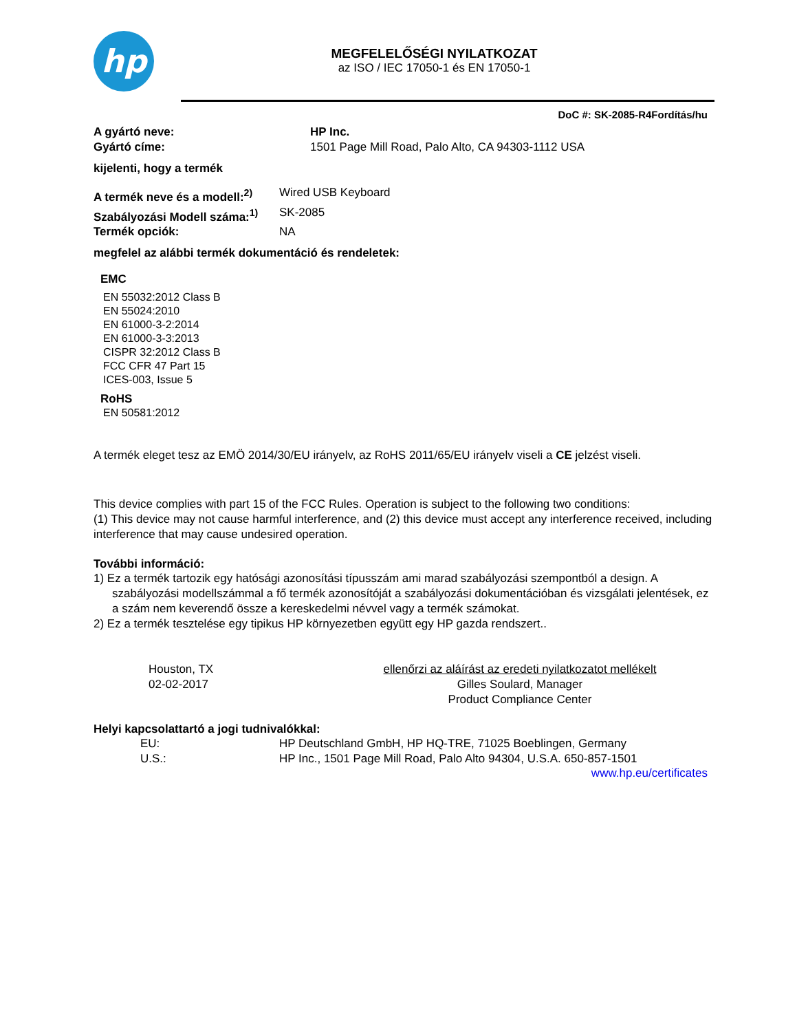hp
MEGFELELŐSÉGI NYILATKOZAT
az ISO / IEC 17050-1 és EN 17050-1
DoC #: SK-2085-R4Fordítás/hu
A gyártó neve: HP Inc.
Gyártó címe: 1501 Page Mill Road, Palo Alto, CA 94303-1112 USA
kijelenti, hogy a termék
A termék neve és a modell:<sup>2)</sup>
Wired USB Keyboard
Szabályozási Modell száma:<sup>1)</sup>
SK-2085
Termék opciók: NA
megfelel az alábbi termék dokumentáció és rendeletek:
EMC
EN 55032:2012 Class B
EN 55024:2010
EN 61000-3-2:2014
EN 61000-3-3:2013
CISPR 32:2012 Class B
FCC CFR 47 Part 15
ICES-003, Issue 5
RoHS
EN 50581:2012
A termék eleget tesz az EMÖ 2014/30/EU irányelv, az RoHS 2011/65/EU irányelv viseli a CE jelzést viseli.
This device complies with part 15 of the FCC Rules. Operation is subject to the following two conditions:
(1) This device may not cause harmful interference, and (2) this device must accept any interference received, including interference that may cause undesired operation.
További információ:
1) Ez a termék tartozik egy hatósági azonosítási típusszám ami marad szabályozási szempontból a design. A szabályozási modellszámmal a fő termék azonosítóját a szabályozási dokumentációban és vizsgálati jelentések, ez a szám nem keverendő össze a kereskedelmi névvel vagy a termék számokat.
2) Ez a termék tesztelése egy tipikus HP környezetben együtt egy HP gazda rendszert..
Houston, TX
02-02-2017
ellenőrzi az aláírást az eredeti nyilatkozatot mellékelt
Gilles Soulard, Manager
Product Compliance Center
Helyi kapcsolattartó a jogi tudnivalókkal:
EU: HP Deutschland GmbH, HP HQ-TRE, 71025 Boeblingen, Germany
U.S.: HP Inc., 1501 Page Mill Road, Palo Alto 94304, U.S.A. 650-857-1501
www.hp.eu/certificates